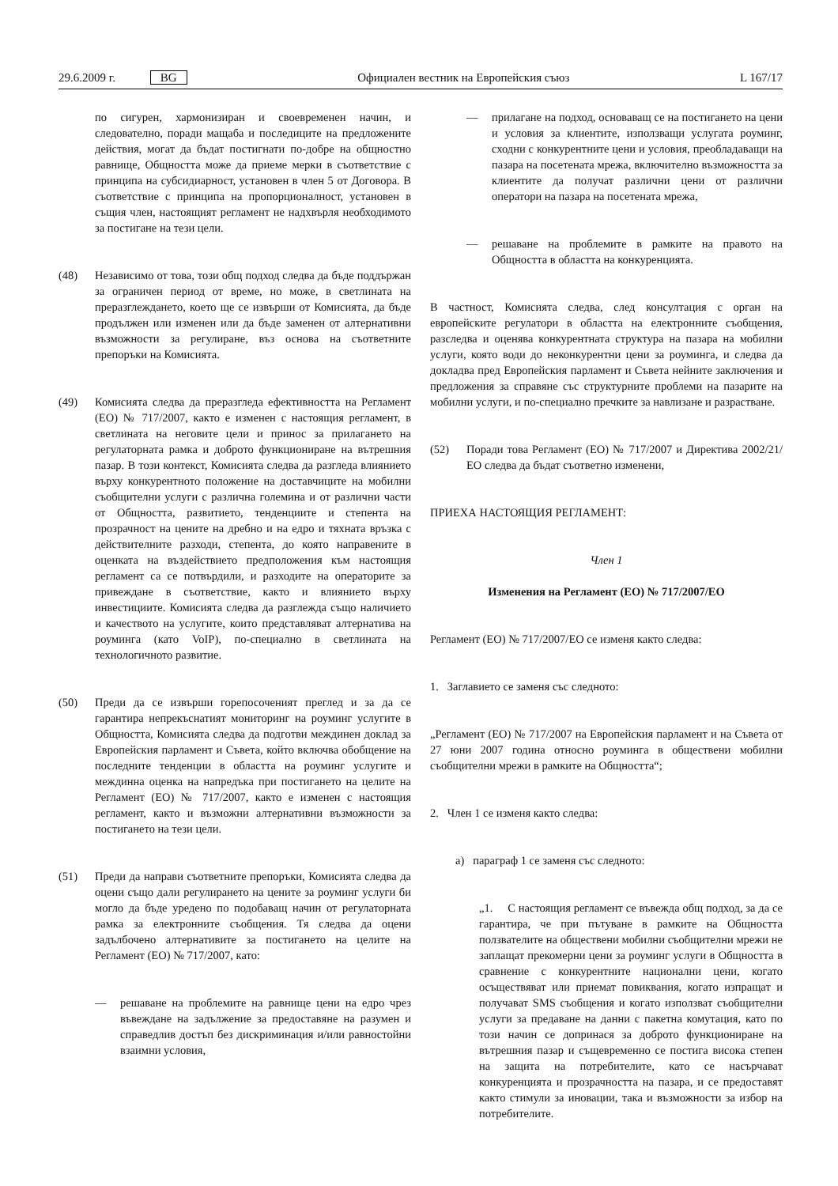29.6.2009 г. BG Официален вестник на Европейския съюз L 167/17
по сигурен, хармонизиран и своевременен начин, и следователно, поради мащаба и последиците на предложените действия, могат да бъдат постигнати по-добре на общностно равнище, Общността може да приеме мерки в съответствие с принципа на субсидиарност, установен в член 5 от Договора. В съответствие с принципа на пропорционалност, установен в същия член, настоящият регламент не надхвърля необходимото за постигане на тези цели.
(48) Независимо от това, този общ подход следва да бъде поддържан за ограничен период от време, но може, в светлината на преразглеждането, което ще се извърши от Комисията, да бъде продължен или изменен или да бъде заменен от алтернативни възможности за регулиране, въз основа на съответните препоръки на Комисията.
(49) Комисията следва да преразгледа ефективността на Регламент (ЕО) № 717/2007, както е изменен с настоящия регламент, в светлината на неговите цели и принос за прилагането на регулаторната рамка и доброто функциониране на вътрешния пазар. В този контекст, Комисията следва да разгледа влиянието върху конкурентното положение на доставчиците на мобилни съобщителни услуги с различна големина и от различни части от Общността, развитието, тенденциите и степента на прозрачност на цените на дребно и на едро и тяхната връзка с действителните разходи, степента, до която направените в оценката на въздействието предположения към настоящия регламент са се потвърдили, и разходите на операторите за привеждане в съответствие, както и влиянието върху инвестициите. Комисията следва да разглежда също наличието и качеството на услугите, които представляват алтернатива на роуминга (като VoIP), по-специално в светлината на технологичното развитие.
(50) Преди да се извърши горепосоченият преглед и за да се гарантира непрекъснатият мониторинг на роуминг услугите в Общността, Комисията следва да подготви междинен доклад за Европейския парламент и Съвета, който включва обобщение на последните тенденции в областта на роуминг услугите и междинна оценка на напредъка при постигането на целите на Регламент (ЕО) № 717/2007, както е изменен с настоящия регламент, както и възможни алтернативни възможности за постигането на тези цели.
(51) Преди да направи съответните препоръки, Комисията следва да оцени също дали регулирането на цените за роуминг услуги би могло да бъде уредено по подобаващ начин от регулаторната рамка за електронните съобщения. Тя следва да оцени задълбочено алтернативите за постигането на целите на Регламент (ЕО) № 717/2007, като:
— решаване на проблемите на равнище цени на едро чрез въвеждане на задължение за предоставяне на разумен и справедлив достъп без дискриминация и/или равностойни взаимни условия,
— прилагане на подход, основаващ се на постигането на цени и условия за клиентите, използващи услугата роуминг, сходни с конкурентните цени и условия, преобладаващи на пазара на посетената мрежа, включително възможността за клиентите да получат различни цени от различни оператори на пазара на посетената мрежа,
— решаване на проблемите в рамките на правото на Общността в областта на конкуренцията.
В частност, Комисията следва, след консултация с орган на европейските регулатори в областта на електронните съобщения, разследва и оценява конкурентната структура на пазара на мобилни услуги, която води до неконкурентни цени за роуминга, и следва да докладва пред Европейския парламент и Съвета нейните заключения и предложения за справяне със структурните проблеми на пазарите на мобилни услуги, и по-специално пречките за навлизане и разрастване.
(52) Поради това Регламент (ЕО) № 717/2007 и Директива 2002/21/ЕО следва да бъдат съответно изменени,
ПРИЕХА НАСТОЯЩИЯ РЕГЛАМЕНТ:
Член 1
Изменения на Регламент (ЕО) № 717/2007/ЕО
Регламент (ЕО) № 717/2007/ЕО се изменя както следва:
1. Заглавието се заменя със следното:
„Регламент (ЕО) № 717/2007 на Европейския парламент и на Съвета от 27 юни 2007 година относно роуминга в обществени мобилни съобщителни мрежи в рамките на Общността“;
2. Член 1 се изменя както следва:
a) параграф 1 се заменя със следното:
„1. С настоящия регламент се въвежда общ подход, за да се гарантира, че при пътуване в рамките на Общността ползвателите на обществени мобилни съобщителни мрежи не заплащат прекомерни цени за роуминг услуги в Общността в сравнение с конкурентните национални цени, когато осъществяват или приемат повиквания, когато изпращат и получават SMS съобщения и когато използват съобщителни услуги за предаване на данни с пакетна комутация, като по този начин се допринася за доброто функциониране на вътрешния пазар и същевременно се постига висока степен на защита на потребителите, като се насърчават конкуренцията и прозрачността на пазара, и се предоставят както стимули за иновации, така и възможности за избор на потребителите.